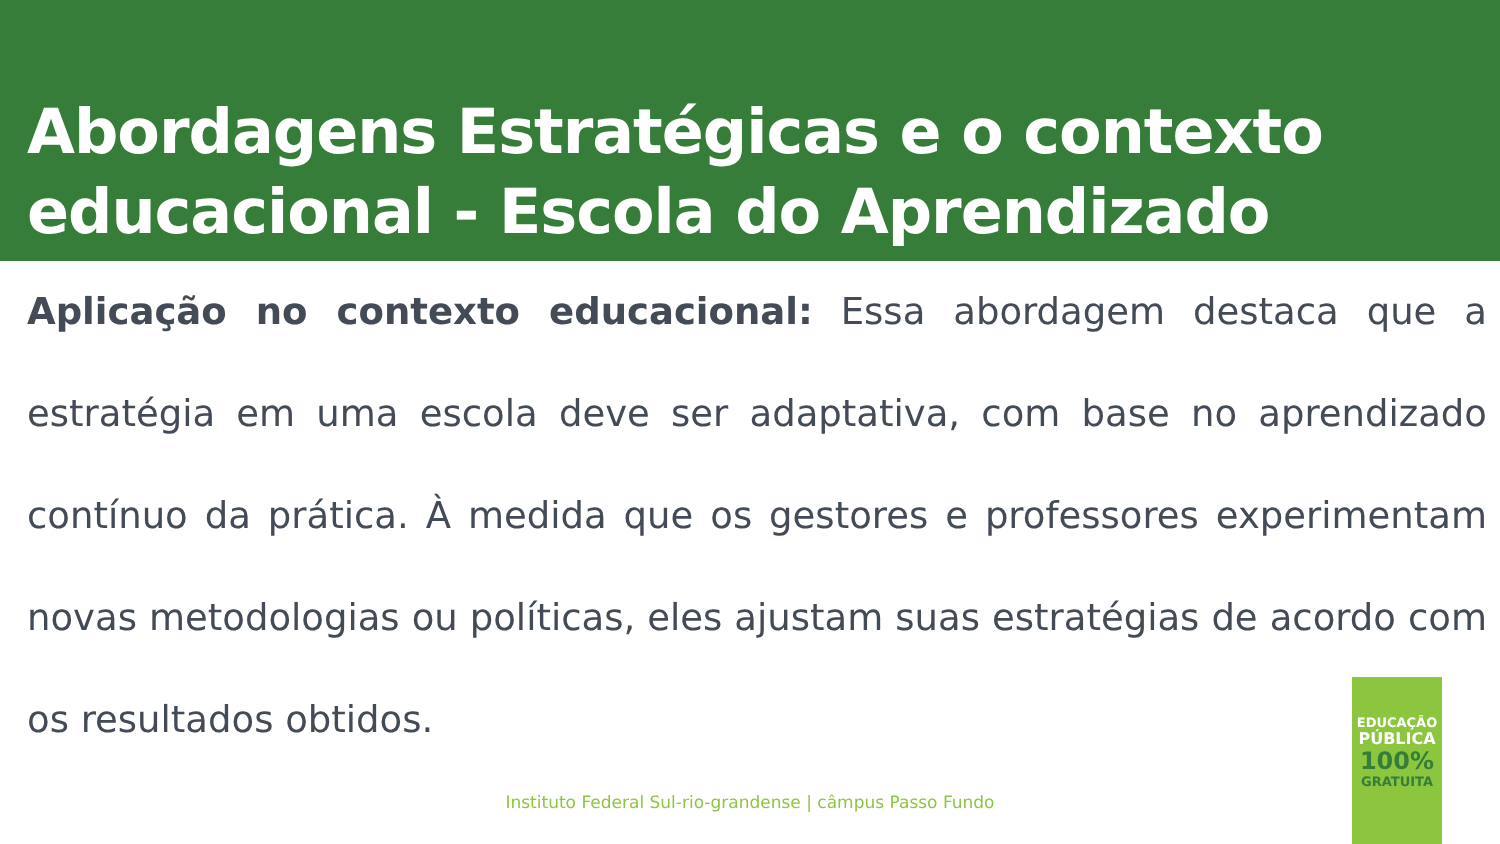Abordagens Estratégicas e o contexto educacional - Escola do Aprendizado
Aplicação no contexto educacional: Essa abordagem destaca que a estratégia em uma escola deve ser adaptativa, com base no aprendizado contínuo da prática. À medida que os gestores e professores experimentam novas metodologias ou políticas, eles ajustam suas estratégias de acordo com os resultados obtidos.
Instituto Federal Sul-rio-grandense | câmpus Passo Fundo
EDUCAÇÃO
PÚBLICA
100%
GRATUITA